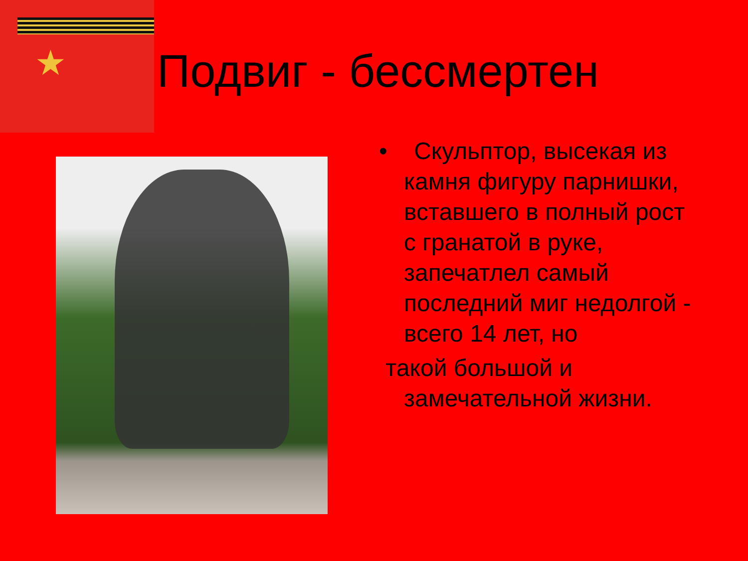★
Подвиг - бессмертен
• Скульптор, высекая из камня фигуру парнишки, вставшего в полный рост с гранатой в руке, запечатлел самый последний миг недолгой - всего 14 лет, но
такой большой и замечательной жизни.